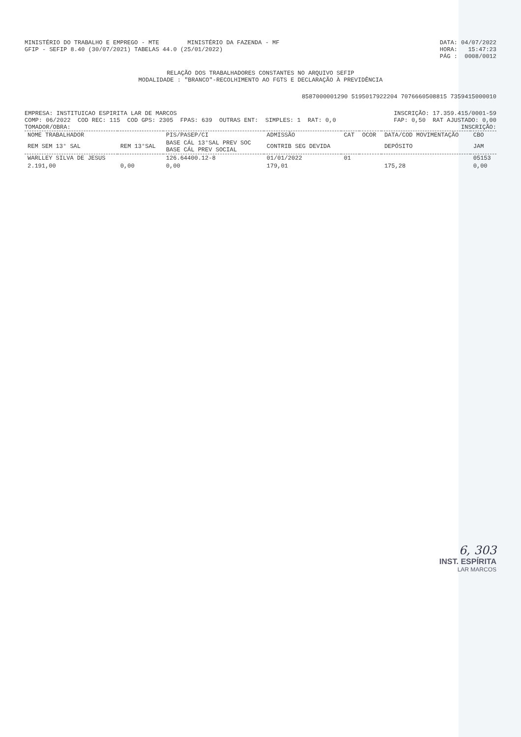MINISTÉRIO DO TRABALHO E EMPREGO - MTE MINISTÉRIO DA FAZENDA - MF
DATA: 04/07/2022
GFIP - SEFIP 8.40 (30/07/2021) TABELAS 44.0 (25/01/2022)
HORA: 15:47:23
PÁG : 0008/0012
RELAÇÃO DOS TRABALHADORES CONSTANTES NO ARQUIVO SEFIP
MODALIDADE : "BRANCO"-RECOLHIMENTO AO FGTS E DECLARAÇÃO À PREVIDÊNCIA
8587000001290 5195017922204 7076660508815 7359415000010
EMPRESA: INSTITUICAO ESPIRITA LAR DE MARCOS
INSCRIÇÃO: 17.359.415/0001-59
COMP: 06/2022 COD REC: 115 COD GPS: 2305 FPAS: 639 OUTRAS ENT: SIMPLES: 1 RAT: 0,0
FAP: 0,50 RAT AJUSTADO: 0,00
TOMADOR/OBRA:
INSCRIÇÃO:
| NOME TRABALHADOR | | PIS/PASEP/CI | ADMISSÃO | CAT | OCOR | DATA/COD MOVIMENTAÇÃO | CBO |
| --- | --- | --- | --- | --- | --- | --- | --- |
| REM SEM 13° SAL | REM 13°SAL | BASE CÁL 13°SAL PREV SOC BASE CÁL PREV SOCIAL | CONTRIB SEG DEVIDA | | | DEPÓSITO | JAM |
| WARLLEY SILVA DE JESUS | | 126.64400.12-8 | 01/01/2022 | 01 | | | 05153 |
| 2.191,00 | 0,00 | 0,00 | 179,01 | | | 175,28 | 0,00 |
6, 303
INST. ESPÍRITA
LAR MARCOS